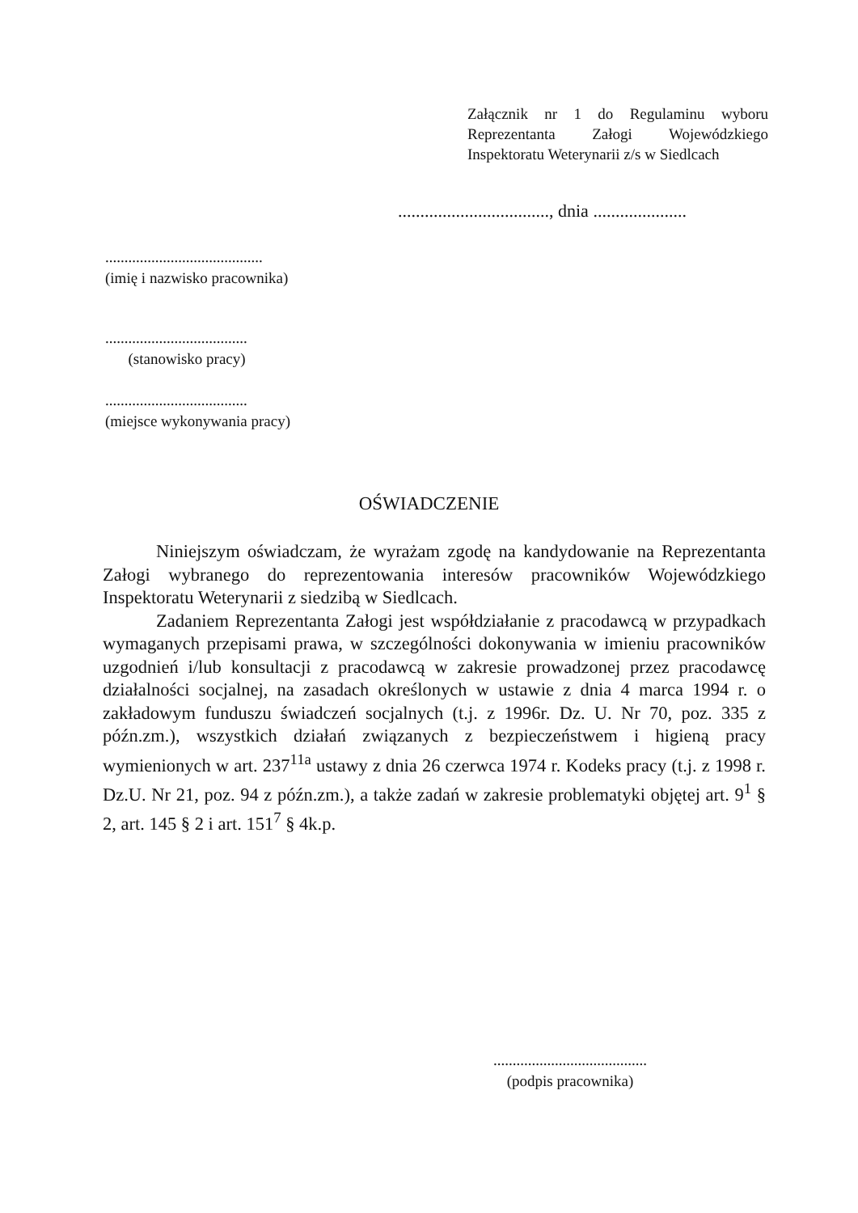Załącznik nr 1 do Regulaminu wyboru Reprezentanta Załogi Wojewódzkiego Inspektoratu Weterynarii z/s w Siedlcach
.................................., dnia .....................
.........................................
(imię i nazwisko pracownika)
.....................................
(stanowisko pracy)
.....................................
(miejsce wykonywania pracy)
OŚWIADCZENIE
Niniejszym oświadczam, że wyrażam zgodę na kandydowanie na Reprezentanta Załogi wybranego do reprezentowania interesów pracowników Wojewódzkiego Inspektoratu Weterynarii z siedzibą w Siedlcach.
Zadaniem Reprezentanta Załogi jest współdziałanie z pracodawcą w przypadkach wymaganych przepisami prawa, w szczególności dokonywania w imieniu pracowników uzgodnień i/lub konsultacji z pracodawcą w zakresie prowadzonej przez pracodawcę działalności socjalnej, na zasadach określonych w ustawie z dnia 4 marca 1994 r. o zakładowym funduszu świadczeń socjalnych (t.j. z 1996r. Dz. U. Nr 70, poz. 335 z późn.zm.), wszystkich działań związanych z bezpieczeństwem i higieną pracy wymienionych w art. 237<sup>11a</sup> ustawy z dnia 26 czerwca 1974 r. Kodeks pracy (t.j. z 1998 r. Dz.U. Nr 21, poz. 94 z późn.zm.), a także zadań w zakresie problematyki objętej art. 9<sup>1</sup> § 2, art. 145 § 2 i art. 151<sup>7</sup> § 4k.p.
........................................
(podpis pracownika)